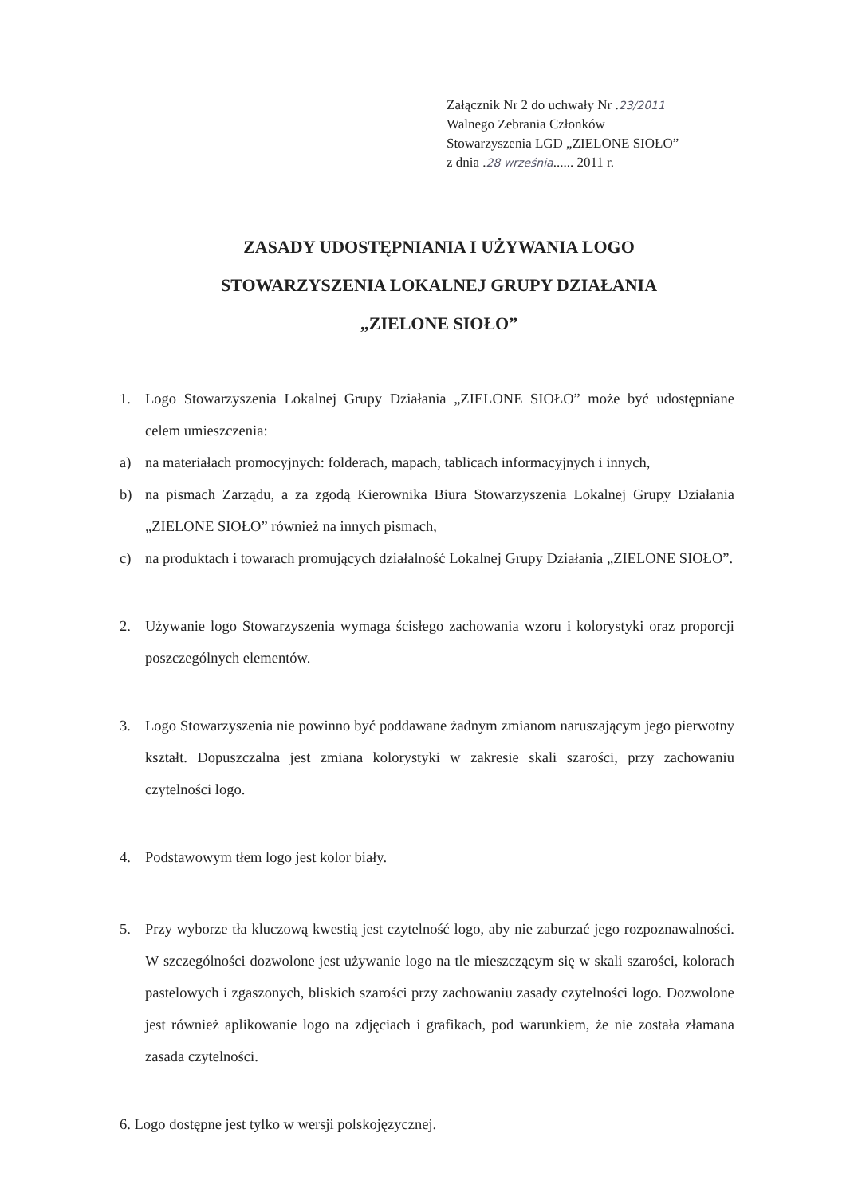Załącznik Nr 2 do uchwały Nr .23/2011
Walnego Zebrania Członków
Stowarzyszenia LGD „ZIELONE SIOŁO”
z dnia .28 września...... 2011 r.
ZASADY UDOSTĘPNIANIA I UŻYWANIA LOGO
STOWARZYSZENIA LOKALNEJ GRUPY DZIAŁANIA
„ZIELONE SIOŁO”
1. Logo Stowarzyszenia Lokalnej Grupy Działania „ZIELONE SIOŁO” może być udostępniane celem umieszczenia:
a) na materiałach promocyjnych: folderach, mapach, tablicach informacyjnych i innych,
b) na pismach Zarządu, a za zgodą Kierownika Biura Stowarzyszenia Lokalnej Grupy Działania „ZIELONE SIOŁO” również na innych pismach,
c) na produktach i towarach promujących działalność Lokalnej Grupy Działania „ZIELONE SIOŁO”.
2. Używanie logo Stowarzyszenia wymaga ścisłego zachowania wzoru i kolorystyki oraz proporcji poszczególnych elementów.
3. Logo Stowarzyszenia nie powinno być poddawane żadnym zmianom naruszającym jego pierwotny kształt. Dopuszczalna jest zmiana kolorystyki w zakresie skali szarości, przy zachowaniu czytelności logo.
4. Podstawowym tłem logo jest kolor biały.
5. Przy wyborze tła kluczową kwestią jest czytelność logo, aby nie zaburzać jego rozpoznawalności. W szczególności dozwolone jest używanie logo na tle mieszczącym się w skali szarości, kolorach pastelowych i zgaszonych, bliskich szarości przy zachowaniu zasady czytelności logo. Dozwolone jest również aplikowanie logo na zdjęciach i grafikach, pod warunkiem, że nie została złamana zasada czytelności.
6. Logo dostępne jest tylko w wersji polskojęzycznej.